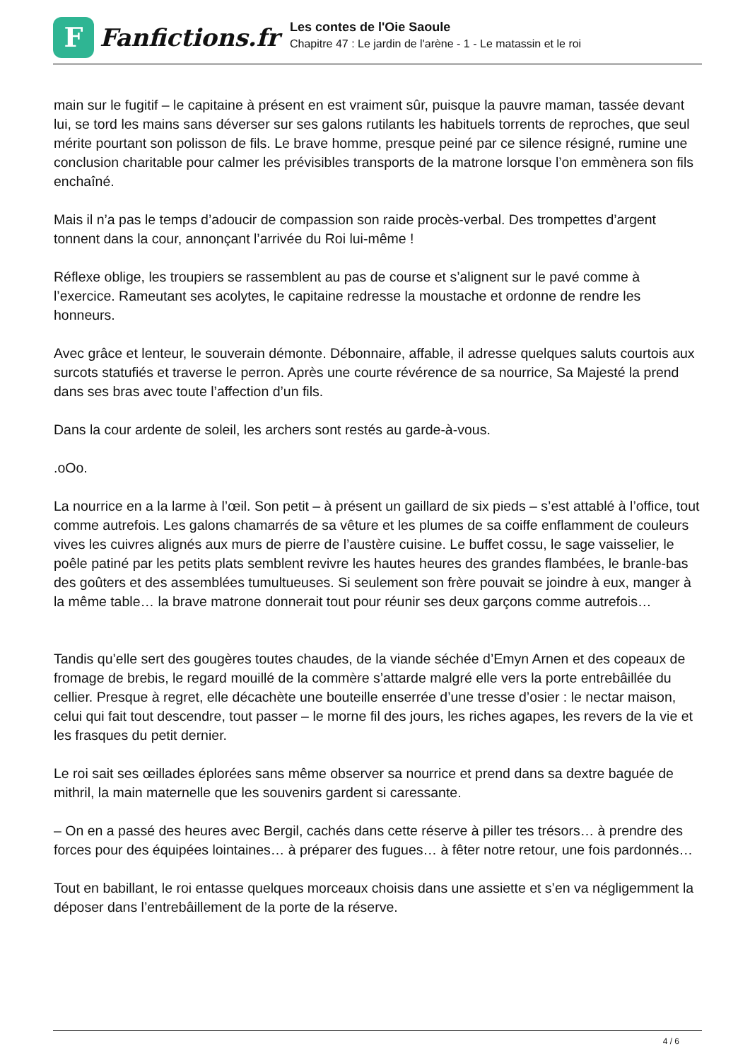F
Fanfictions.fr
Les contes de l'Oie Saoule
Chapitre 47 : Le jardin de l'arène - 1 - Le matassin et le roi
main sur le fugitif – le capitaine à présent en est vraiment sûr, puisque la pauvre maman, tassée devant lui, se tord les mains sans déverser sur ses galons rutilants les habituels torrents de reproches, que seul mérite pourtant son polisson de fils. Le brave homme, presque peiné par ce silence résigné, rumine une conclusion charitable pour calmer les prévisibles transports de la matrone lorsque l’on emmènera son fils enchaîné.
Mais il n’a pas le temps d’adoucir de compassion son raide procès-verbal. Des trompettes d’argent tonnent dans la cour, annonçant l’arrivée du Roi lui-même !
Réflexe oblige, les troupiers se rassemblent au pas de course et s’alignent sur le pavé comme à l’exercice. Rameutant ses acolytes, le capitaine redresse la moustache et ordonne de rendre les honneurs.
Avec grâce et lenteur, le souverain démonte. Débonnaire, affable, il adresse quelques saluts courtois aux surcots statufiés et traverse le perron. Après une courte révérence de sa nourrice, Sa Majesté la prend dans ses bras avec toute l’affection d’un fils.
Dans la cour ardente de soleil, les archers sont restés au garde-à-vous.
.oOo.
La nourrice en a la larme à l’œil. Son petit – à présent un gaillard de six pieds – s’est attablé à l’office, tout comme autrefois. Les galons chamarrés de sa vêture et les plumes de sa coiffe enflamment de couleurs vives les cuivres alignés aux murs de pierre de l’austère cuisine. Le buffet cossu, le sage vaisselier, le poêle patiné par les petits plats semblent revivre les hautes heures des grandes flambées, le branle-bas des goûters et des assemblées tumultueuses. Si seulement son frère pouvait se joindre à eux, manger à la même table… la brave matrone donnerait tout pour réunir ses deux garçons comme autrefois…
Tandis qu’elle sert des gougères toutes chaudes, de la viande séchée d’Emyn Arnen et des copeaux de fromage de brebis, le regard mouillé de la commère s’attarde malgré elle vers la porte entrebâillée du cellier. Presque à regret, elle décachète une bouteille enserrée d’une tresse d’osier : le nectar maison, celui qui fait tout descendre, tout passer – le morne fil des jours, les riches agapes, les revers de la vie et les frasques du petit dernier.
Le roi sait ses œillades éplorées sans même observer sa nourrice et prend dans sa dextre baguée de mithril, la main maternelle que les souvenirs gardent si caressante.
– On en a passé des heures avec Bergil, cachés dans cette réserve à piller tes trésors… à prendre des forces pour des équipées lointaines… à préparer des fugues… à fêter notre retour, une fois pardonnés…
Tout en babillant, le roi entasse quelques morceaux choisis dans une assiette et s’en va négligemment la déposer dans l’entrebâillement de la porte de la réserve.
4 / 6